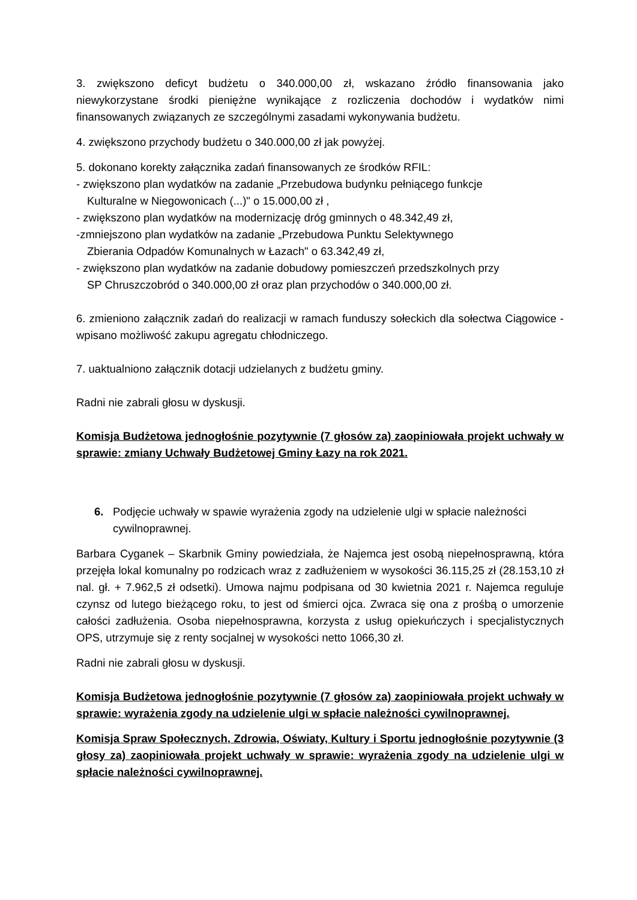3. zwiększono deficyt budżetu o 340.000,00 zł, wskazano źródło finansowania jako niewykorzystane środki pieniężne wynikające z rozliczenia dochodów i wydatków nimi finansowanych związanych ze szczególnymi zasadami wykonywania budżetu.
4. zwiększono przychody budżetu o 340.000,00 zł jak powyżej.
5. dokonano korekty załącznika zadań finansowanych ze środków RFIL:
- zwiększono plan wydatków na zadanie „Przebudowa budynku pełniącego funkcje
Kulturalne w Niegowonicach (...)" o 15.000,00 zł ,
- zwiększono plan wydatków na modernizację dróg gminnych o 48.342,49 zł,
-zmniejszono plan wydatków na zadanie „Przebudowa Punktu Selektywnego
Zbierania Odpadów Komunalnych w Łazach" o 63.342,49 zł,
- zwiększono plan wydatków na zadanie dobudowy pomieszczeń przedszkolnych przy
SP Chruszczobród o 340.000,00 zł oraz plan przychodów o 340.000,00 zł.
6. zmieniono załącznik zadań do realizacji w ramach funduszy sołeckich dla sołectwa Ciągowice - wpisano możliwość zakupu agregatu chłodniczego.
7. uaktualniono załącznik dotacji udzielanych z budżetu gminy.
Radni nie zabrali głosu w dyskusji.
Komisja Budżetowa jednogłośnie pozytywnie (7 głosów za) zaopiniowała projekt uchwały w sprawie: zmiany Uchwały Budżetowej Gminy Łazy na rok 2021.
6. Podjęcie uchwały w spawie wyrażenia zgody na udzielenie ulgi w spłacie należności cywilnoprawnej.
Barbara Cyganek – Skarbnik Gminy powiedziała, że Najemca jest osobą niepełnosprawną, która przejęła lokal komunalny po rodzicach wraz z zadłużeniem w wysokości 36.115,25 zł (28.153,10 zł nal. gł. + 7.962,5 zł odsetki). Umowa najmu podpisana od 30 kwietnia 2021 r. Najemca reguluje czynsz od lutego bieżącego roku, to jest od śmierci ojca. Zwraca się ona z prośbą o umorzenie całości zadłużenia. Osoba niepełnosprawna, korzysta z usług opiekuńczych i specjalistycznych OPS, utrzymuje się z renty socjalnej w wysokości netto 1066,30 zł.
Radni nie zabrali głosu w dyskusji.
Komisja Budżetowa jednogłośnie pozytywnie (7 głosów za) zaopiniowała projekt uchwały w sprawie: wyrażenia zgody na udzielenie ulgi w spłacie należności cywilnoprawnej.
Komisja Spraw Społecznych, Zdrowia, Oświaty, Kultury i Sportu jednogłośnie pozytywnie (3 głosy za) zaopiniowała projekt uchwały w sprawie: wyrażenia zgody na udzielenie ulgi w spłacie należności cywilnoprawnej.